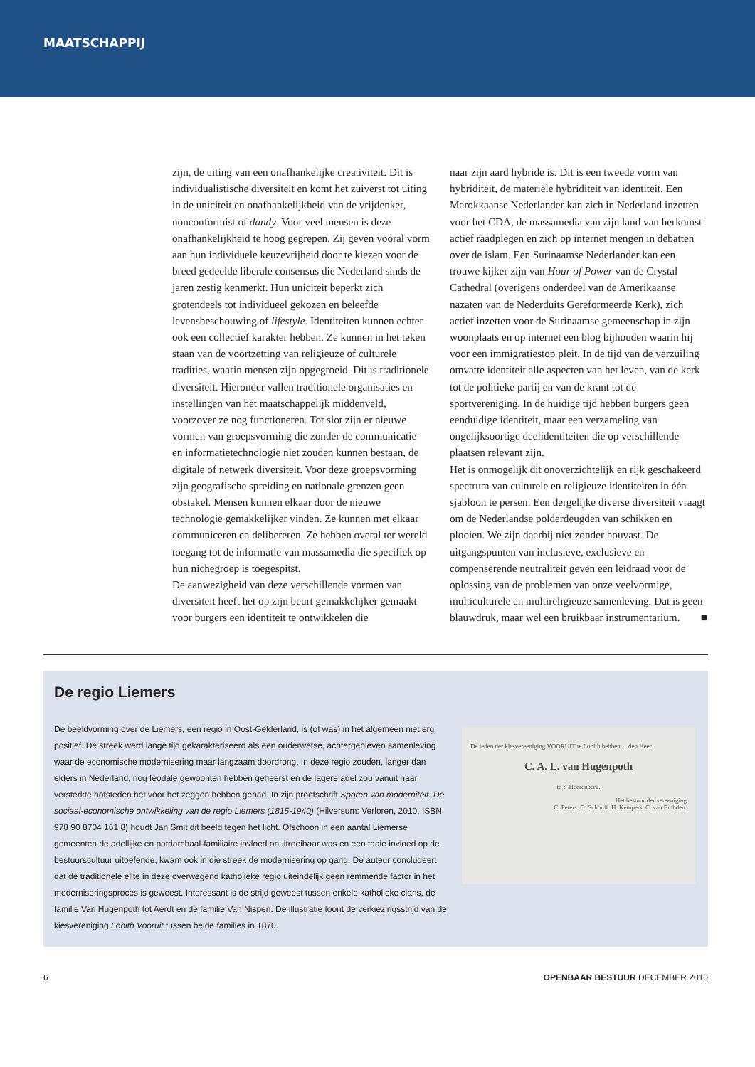MAATSCHAPPIJ
zijn, de uiting van een onafhankelijke creativiteit. Dit is individualistische diversiteit en komt het zuiverst tot uiting in de uniciteit en onafhankelijkheid van de vrijdenker, nonconformist of dandy. Voor veel mensen is deze onafhankelijkheid te hoog gegrepen. Zij geven vooral vorm aan hun individuele keuzevrijheid door te kiezen voor de breed gedeelde liberale consensus die Nederland sinds de jaren zestig kenmerkt. Hun uniciteit beperkt zich grotendeels tot individueel gekozen en beleefde levensbeschouwing of lifestyle. Identiteiten kunnen echter ook een collectief karakter hebben. Ze kunnen in het teken staan van de voortzetting van religieuze of culturele tradities, waarin mensen zijn opgegroeid. Dit is traditionele diversiteit. Hieronder vallen traditionele organisaties en instellingen van het maatschappelijk middenveld, voorzover ze nog functioneren. Tot slot zijn er nieuwe vormen van groepsvorming die zonder de communicatie- en informatietechnologie niet zouden kunnen bestaan, de digitale of netwerk diversiteit. Voor deze groepsvorming zijn geografische spreiding en nationale grenzen geen obstakel. Mensen kunnen elkaar door de nieuwe technologie gemakkelijker vinden. Ze kunnen met elkaar communiceren en delibereren. Ze hebben overal ter wereld toegang tot de informatie van massamedia die specifiek op hun nichegroep is toegespitst.
De aanwezigheid van deze verschillende vormen van diversiteit heeft het op zijn beurt gemakkelijker gemaakt voor burgers een identiteit te ontwikkelen die
naar zijn aard hybride is. Dit is een tweede vorm van hybriditeit, de materiële hybriditeit van identiteit. Een Marokkaanse Nederlander kan zich in Nederland inzetten voor het CDA, de massamedia van zijn land van herkomst actief raadplegen en zich op internet mengen in debatten over de islam. Een Surinaamse Nederlander kan een trouwe kijker zijn van Hour of Power van de Crystal Cathedral (overigens onderdeel van de Amerikaanse nazaten van de Nederduits Gereformeerde Kerk), zich actief inzetten voor de Surinaamse gemeenschap in zijn woonplaats en op internet een blog bijhouden waarin hij voor een immigratiestop pleit. In de tijd van de verzuiling omvatte identiteit alle aspecten van het leven, van de kerk tot de politieke partij en van de krant tot de sportvereniging. In de huidige tijd hebben burgers geen eenduidige identiteit, maar een verzameling van ongelijksoortige deelidentiteiten die op verschillende plaatsen relevant zijn.
Het is onmogelijk dit onoverzichtelijk en rijk geschakeerd spectrum van culturele en religieuze identiteiten in één sjabloon te persen. Een dergelijke diverse diversiteit vraagt om de Nederlandse polderdeugden van schikken en plooien. We zijn daarbij niet zonder houvast. De uitgangspunten van inclusieve, exclusieve en compenserende neutraliteit geven een leidraad voor de oplossing van de problemen van onze veelvormige, multiculturele en multireligieuze samenleving. Dat is geen blauwdruk, maar wel een bruikbaar instrumentarium. ■
De regio Liemers
De beeldvorming over de Liemers, een regio in Oost-Gelderland, is (of was) in het algemeen niet erg positief. De streek werd lange tijd gekarakteriseerd als een ouderwetse, achtergebleven samenleving waar de economische modernisering maar langzaam doordrong. In deze regio zouden, langer dan elders in Nederland, nog feodale gewoonten hebben geheerst en de lagere adel zou vanuit haar versterkte hofsteden het voor het zeggen hebben gehad. In zijn proefschrift Sporen van moderniteit. De sociaal-economische ontwikkeling van de regio Liemers (1815-1940) (Hilversum: Verloren, 2010, ISBN 978 90 8704 161 8) houdt Jan Smit dit beeld tegen het licht. Ofschoon in een aantal Liemerse gemeenten de adellijke en patriarchaal-familiaire invloed onuitroeibaar was en een taaie invloed op de bestuurscultuur uitoefende, kwam ook in die streek de modernisering op gang. De auteur concludeert dat de traditionele elite in deze overwegend katholieke regio uiteindelijk geen remmende factor in het moderniseringsproces is geweest. Interessant is de strijd geweest tussen enkele katholieke clans, de familie Van Hugenpoth tot Aerdt en de familie Van Nispen. De illustratie toont de verkiezingsstrijd van de kiesvereniging Lobith Vooruit tussen beide families in 1870.
De leden der kiesvereeniging VOORUIT te Lobith hebben ... den Heer
C. A. L. van Hugenpoth
te 's-Heerenberg.
Het bestuur der vereeniging
C. Peters. G. Schouff. H. Kempers. C. van Embden.
6 OPENBAAR BESTUUR DECEMBER 2010